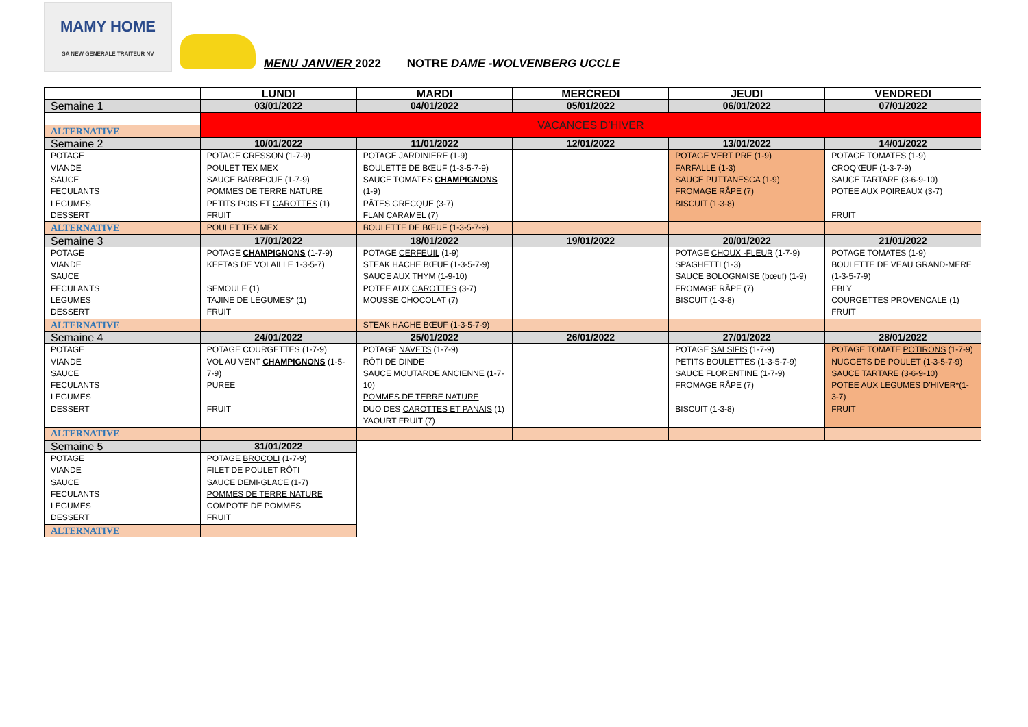MAMY HOME
SA NEW GENERALE TRAITEUR NV
MENU JANVIER 2022 NOTRE DAME -WOLVENBERG UCCLE
| | LUNDI | MARDI | MERCREDI | JEUDI | VENDREDI |
| --- | --- | --- | --- | --- | --- |
| Semaine 1 | 03/01/2022 | 04/01/2022 | 05/01/2022 | 06/01/2022 | 07/01/2022 |
| | VACANCES D’HIVER | | | | |
| ALTERNATIVE | | | | | |
| Semaine 2 | 10/01/2022 | 11/01/2022 | 12/01/2022 | 13/01/2022 | 14/01/2022 |
| POTAGE VIANDE SAUCE FECULANTS LEGUMES DESSERT | POTAGE CRESSON (1-7-9) POULET TEX MEX SAUCE BARBECUE (1-7-9) POMMES DE TERRE NATURE PETITS POIS ET CAROTTES (1) FRUIT | POTAGE JARDINIERE (1-9) BOULETTE DE BŒUF (1-3-5-7-9) SAUCE TOMATES CHAMPIGNONS (1-9) PÂTES GRECQUE (3-7) FLAN CARAMEL (7) | | POTAGE VERT PRE (1-9) FARFALLE (1-3) SAUCE PUTTANESCA (1-9) FROMAGE RÂPE (7) BISCUIT (1-3-8) | POTAGE TOMATES (1-9) CROQ’ŒUF (1-3-7-9) SAUCE TARTARE (3-6-9-10) POTEE AUX POIREAUX (3-7) FRUIT |
| ALTERNATIVE | POULET TEX MEX | BOULETTE DE BŒUF (1-3-5-7-9) | | | |
| Semaine 3 | 17/01/2022 | 18/01/2022 | 19/01/2022 | 20/01/2022 | 21/01/2022 |
| POTAGE VIANDE SAUCE FECULANTS LEGUMES DESSERT | POTAGE CHAMPIGNONS (1-7-9) KEFTAS DE VOLAILLE 1-3-5-7) SEMOULE (1) TAJINE DE LEGUMES* (1) FRUIT | POTAGE CERFEUIL (1-9) STEAK HACHE BŒUF (1-3-5-7-9) SAUCE AUX THYM (1-9-10) POTEE AUX CAROTTES (3-7) MOUSSE CHOCOLAT (7) | | POTAGE CHOUX -FLEUR (1-7-9) SPAGHETTI (1-3) SAUCE BOLOGNAISE (bœuf) (1-9) FROMAGE RÂPE (7) BISCUIT (1-3-8) | POTAGE TOMATES (1-9) BOULETTE DE VEAU GRAND-MERE (1-3-5-7-9) EBLY COURGETTES PROVENCALE (1) FRUIT |
| ALTERNATIVE | | STEAK HACHE BŒUF (1-3-5-7-9) | | | |
| Semaine 4 | 24/01/2022 | 25/01/2022 | 26/01/2022 | 27/01/2022 | 28/01/2022 |
| POTAGE VIANDE SAUCE FECULANTS LEGUMES DESSERT | POTAGE COURGETTES (1-7-9) VOL AU VENT CHAMPIGNONS (1-5-7-9) PUREE FRUIT | POTAGE NAVETS (1-7-9) RÔTI DE DINDE SAUCE MOUTARDE ANCIENNE (1-7-10) POMMES DE TERRE NATURE DUO DES CAROTTES ET PANAIS (1) YAOURT FRUIT (7) | | POTAGE SALSIFIS (1-7-9) PETITS BOULETTES (1-3-5-7-9) SAUCE FLORENTINE (1-7-9) FROMAGE RÂPE (7) BISCUIT (1-3-8) | POTAGE TOMATE POTIRONS (1-7-9) NUGGETS DE POULET (1-3-5-7-9) SAUCE TARTARE (3-6-9-10) POTEE AUX LEGUMES D’HIVER *(1-3-7) FRUIT |
| ALTERNATIVE | | | | | |
| Semaine 5 | 31/01/2022 | | | | |
| POTAGE VIANDE SAUCE FECULANTS LEGUMES DESSERT | POTAGE BROCOLI (1-7-9) FILET DE POULET RÔTI SAUCE DEMI-GLACE (1-7) POMMES DE TERRE NATURE COMPOTE DE POMMES FRUIT | | | | |
| ALTERNATIVE | | | | | |